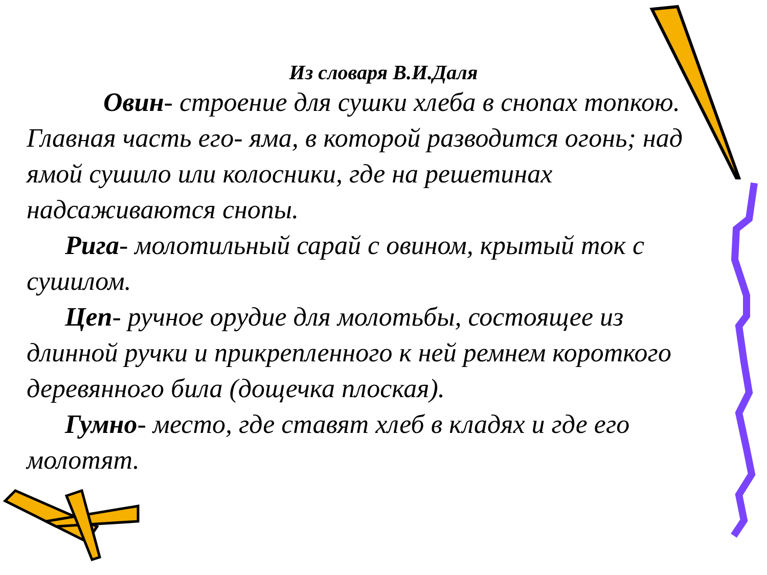Из словаря В.И.Даля
Овин- строение для сушки хлеба в снопах топкою. Главная часть его- яма, в которой разводится огонь; над ямой сушило или колосники, где на решетинах надсаживаются снопы.
Рига- молотильный сарай с овином, крытый ток с сушилом.
Цеп- ручное орудие для молотьбы, состоящее из длинной ручки и прикрепленного к ней ремнем короткого деревянного била (дощечка плоская).
Гумно- место, где ставят хлеб в кладях и где его молотят.